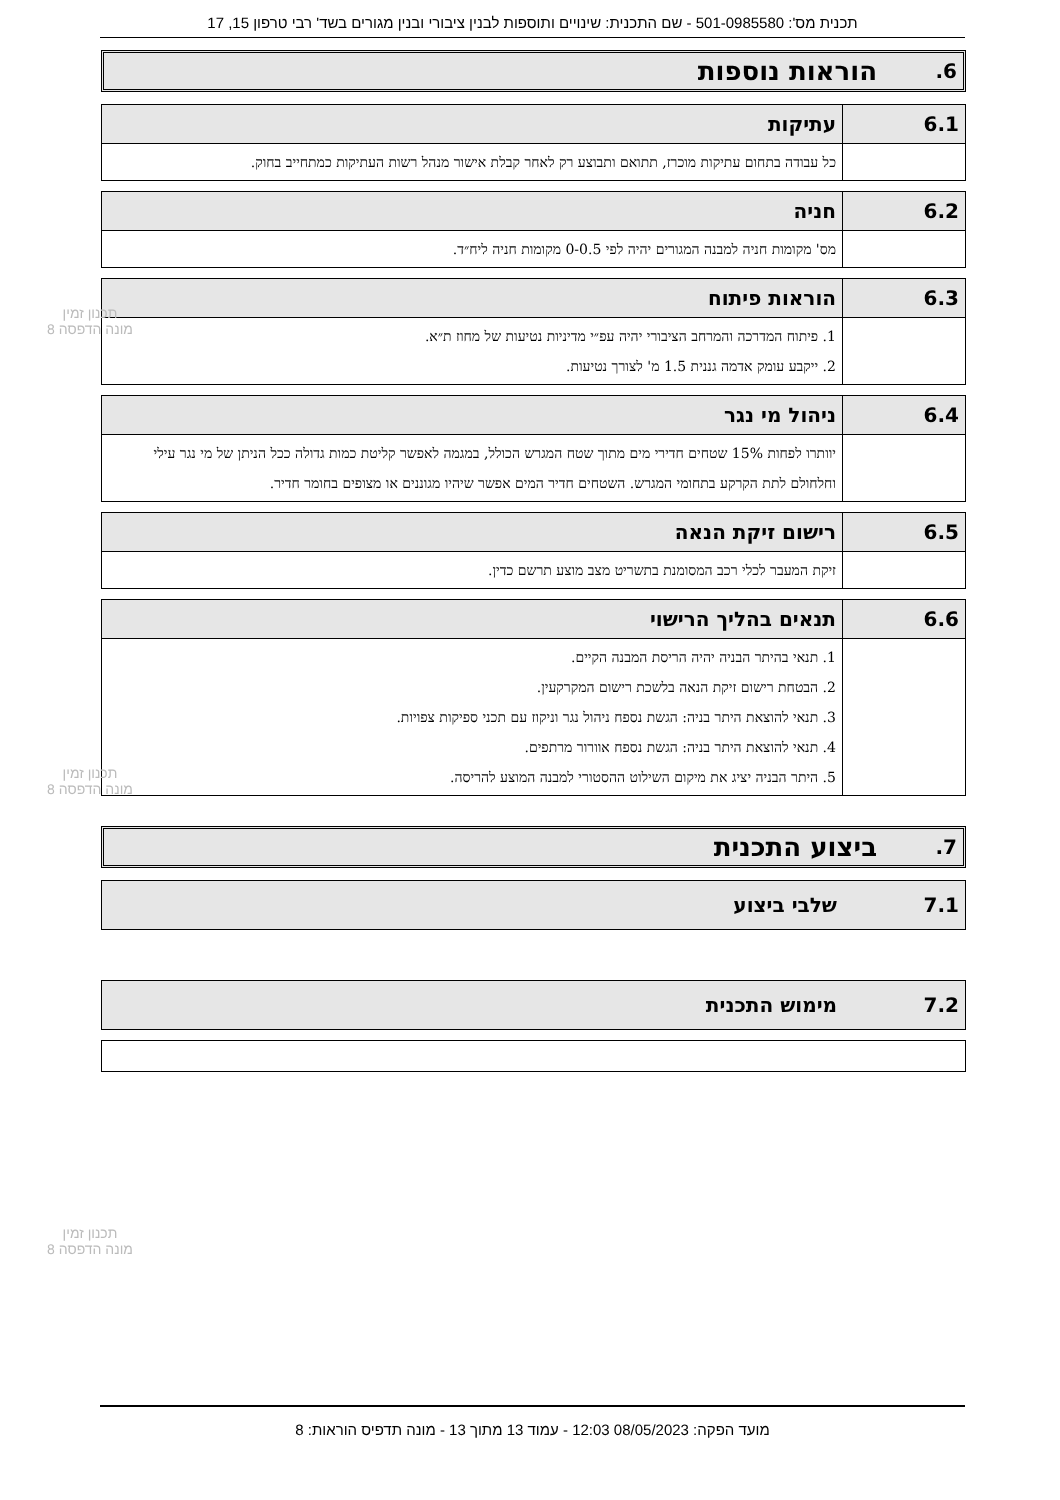תכנית מס': 501-0985580 - שם התכנית: שינויים ותוספות לבנין ציבורי ובנין מגורים בשד' רבי טרפון 15, 17
6. הוראות נוספות
| 6.1 | עתיקות |
| --- | --- |
| | כל עבודה בתחום עתיקות מוכרז, תתואם ותבוצע רק לאחר קבלת אישור מנהל רשות העתיקות כמתחייב בחוק. |
| 6.2 | חניה |
| --- | --- |
| | מס' מקומות חניה למבנה המגורים יהיה לפי 0-0.5 מקומות חניה ליח״ד. |
| 6.3 | הוראות פיתוח |
| --- | --- |
| | 1. פיתוח המדרכה והמרחב הציבורי יהיה עפ״י מדיניות נטיעות של מחוז ת״א. 2. ייקבע עומק אדמה גננית 1.5 מ' לצורך נטיעות. |
| 6.4 | ניהול מי נגר |
| --- | --- |
| | יוותרו לפחות 15% שטחים חדירי מים מתוך שטח המגרש הכולל, במגמה לאפשר קליטת כמות גדולה ככל הניתן של מי נגר עילי וחלחולם לתת הקרקע בתחומי המגרש. השטחים חדיר המים אפשר שיהיו מגוננים או מצופים בחומר חדיר. |
| 6.5 | רישום זיקת הנאה |
| --- | --- |
| | זיקת המעבר לכלי רכב המסומנת בתשריט מצב מוצע תרשם כדין. |
| 6.6 | תנאים בהליך הרישוי |
| --- | --- |
| | 1. תנאי בהיתר הבניה יהיה הריסת המבנה הקיים. 2. הבטחת רישום זיקת הנאה בלשכת רישום המקרקעין. 3. תנאי להוצאת היתר בניה: הגשת נספח ניהול נגר וניקוז עם תכני ספיקות צפויות. 4. תנאי להוצאת היתר בניה: הגשת נספח אוורור מרתפים. 5. היתר הבניה יציג את מיקום השילוט ההסטורי למבנה המוצע להריסה. |
7. ביצוע התכנית
| 7.1 | שלבי ביצוע |
| --- | --- |
| 7.2 | מימוש התכנית |
| --- | --- |
תכנון זמין
מונה הדפסה 8
תכנון זמין
מונה הדפסה 8
תכנון זמין
מונה הדפסה 8
מועד הפקה: 08/05/2023 12:03 - עמוד 13 מתוך 13 - מונה תדפיס הוראות: 8